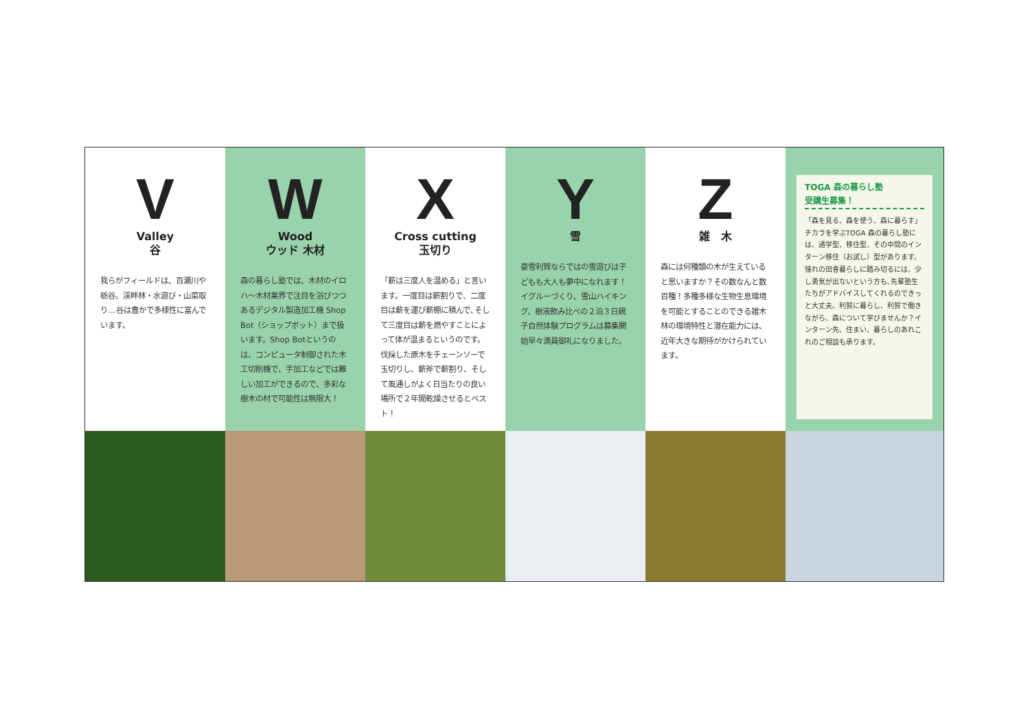V
Valley
谷
我らがフィールドは、百瀬川や栃谷。渓畔林・水遊び・山菜取り…谷は豊かで多様性に富んでいます。
W
Wood
ウッド 木材
森の暮らし塾では、木材のイロハ～木材業界で注目を浴びつつあるデジタル製造加工機 Shop Bot（ショップボット）まで扱います。Shop Botというのは、コンピュータ制御された木工切削機で、手加工などでは難しい加工ができるので、多彩な樹木の材で可能性は無限大！
X
Cross cutting
玉切り
「薪は三度人を温める」と言います。一度目は薪割りで、二度目は薪を運び薪棚に積んで､そして三度目は薪を燃やすことによって体が温まるというのです。伐採した原木をチェーンソーで玉切りし、薪斧で薪割り、そして風通しがよく日当たりの良い場所で２年間乾燥させるとベスト！
Y
雪
豪雪利賀ならではの雪遊びは子どもも大人も夢中になれます！イグルーづくり、雪山ハイキング、樹液飲み比べの２泊３日親子自然体験プログラムは募集開始早々満員御礼になりました。
Z
雑　木
森には何種類の木が生えていると思いますか？その数なんと数百種！多種多様な生物生息環境を可能とすることのできる雑木林の環境特性と潜在能力には、近年大きな期待がかけられています。
TOGA 森の暮らし塾
受講生募集！
「森を見る、森を使う、森に暮らす」チカラを学ぶTOGA 森の暮らし塾には、通学型、移住型、その中間のインターン移住（お試し）型があります。憧れの田舎暮らしに踏み切るには、少し勇気が出ないという方も､先輩塾生たちがアドバイスしてくれるのできっと大丈夫。利賀に暮らし、利賀で働きながら、森について学びませんか？インターン先、住まい、暮らしのあれこれのご相談も承ります。